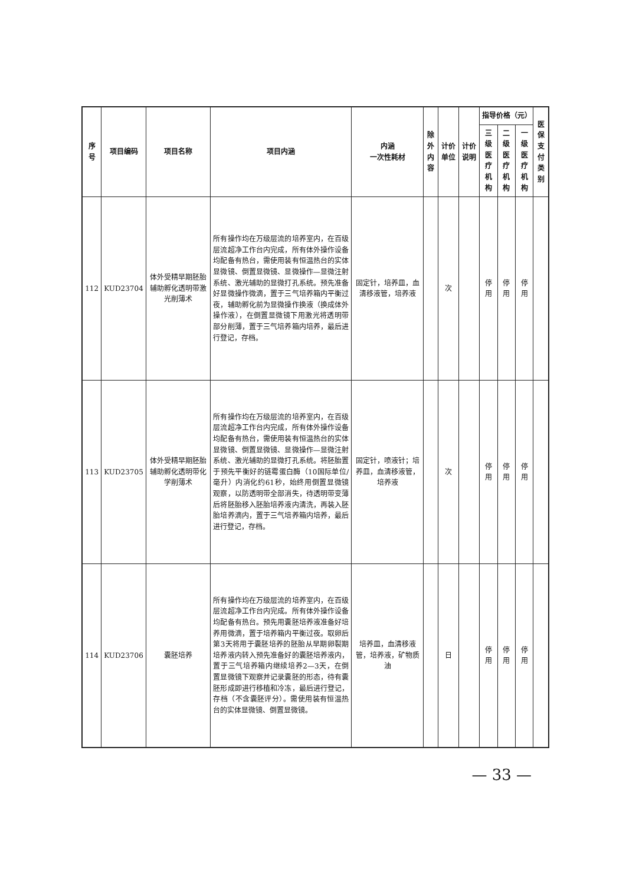| 序号 | 项目编码 | 项目名称 | 项目内涵 | 内涵 一次性耗材 | 除外 内容 | 计价单位 | 计价说明 | 指导价格（元） | | | 医保 支付 类别 |
| --- | --- | --- | --- | --- | --- | --- | --- | --- | --- | --- | --- |
| | | | | | | | | 三级医 疗机构 | 二级医 疗机构 | 一级医 疗机构 | |
| 112 | KUD23704 | 体外受精早期胚胎辅助孵化透明带激光削薄术 | 所有操作均在万级层流的培养室内，在百级层流超净工作台内完成，所有体外操作设备均配备有热台，需使用装有恒温热台的实体显微镜、倒置显微镜、显微操作—显微注射系统、激光辅助的显微打孔系统。预先准备好显微操作微滴，置于三气培养箱内平衡过夜，辅助孵化前为显微操作换液（换成体外操作液），在倒置显微镜下用激光将透明带部分削薄，置于三气培养箱内培养，最后进行登记，存档。 | 固定针，培养皿，血清移液管，培养液 | | 次 | | 停用 | 停用 | 停用 | |
| 113 | KUD23705 | 体外受精早期胚胎辅助孵化透明带化学削薄术 | 所有操作均在万级层流的培养室内，在百级层流超净工作台内完成，所有体外操作设备均配备有热台，需使用装有恒温热台的实体显微镜、倒置显微镜、显微操作—显微注射系统、激光辅助的显微打孔系统。将胚胎置于预先平衡好的链霉蛋白酶（10国际单位/毫升）内消化约61秒，始终用倒置显微镜观察，以防透明带全部消失，待透明带变薄后将胚胎移入胚胎培养液内清洗，再装入胚胎培养滴内，置于三气培养箱内培养，最后进行登记，存档。 | 固定针，喷液针；培养皿，血清移液管，培养液 | | 次 | | 停用 | 停用 | 停用 | |
| 114 | KUD23706 | 囊胚培养 | 所有操作均在万级层流的培养室内，在百级层流超净工作台内完成。所有体外操作设备均配备有热台。预先用囊胚培养液准备好培养用微滴，置于培养箱内平衡过夜。取卵后第3天将用于囊胚培养的胚胎从早期卵裂期培养液内转入预先准备好的囊胚培养液内，置于三气培养箱内继续培养2—3天，在倒置显微镜下观察并记录囊胚的形态，待有囊胚形成即进行移植和冷冻，最后进行登记，存档（不含囊胚评分）。需使用装有恒温热台的实体显微镜、倒置显微镜。 | 培养皿，血清移液管，培养液，矿物质油 | | 日 | | 停用 | 停用 | 停用 | |
— 33 —